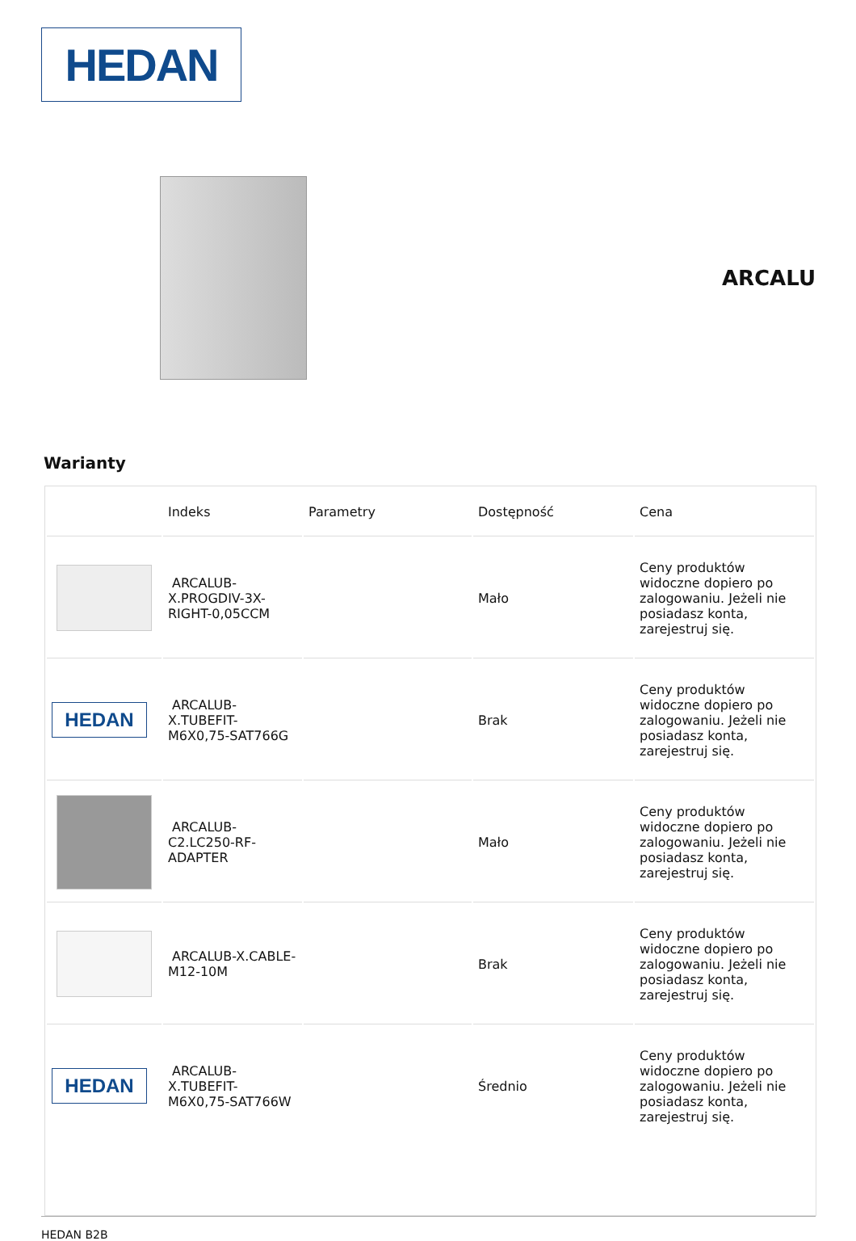HEDAN
ARCALU
Warianty
| | Indeks | Parametry | Dostępność | Cena |
| --- | --- | --- | --- | --- |
| | ARCALUB-X.PROGDIV-3X-RIGHT-0,05CCM | | Mało | Ceny produktów widoczne dopiero po zalogowaniu. Jeżeli nie posiadasz konta, zarejestruj się. |
| HEDAN | ARCALUB-X.TUBEFIT-M6X0,75-SAT766G | | Brak | Ceny produktów widoczne dopiero po zalogowaniu. Jeżeli nie posiadasz konta, zarejestruj się. |
| | ARCALUB-C2.LC250-RF-ADAPTER | | Mało | Ceny produktów widoczne dopiero po zalogowaniu. Jeżeli nie posiadasz konta, zarejestruj się. |
| | ARCALUB-X.CABLE-M12-10M | | Brak | Ceny produktów widoczne dopiero po zalogowaniu. Jeżeli nie posiadasz konta, zarejestruj się. |
| HEDAN | ARCALUB-X.TUBEFIT-M6X0,75-SAT766W | | Średnio | Ceny produktów widoczne dopiero po zalogowaniu. Jeżeli nie posiadasz konta, zarejestruj się. |
HEDAN B2B